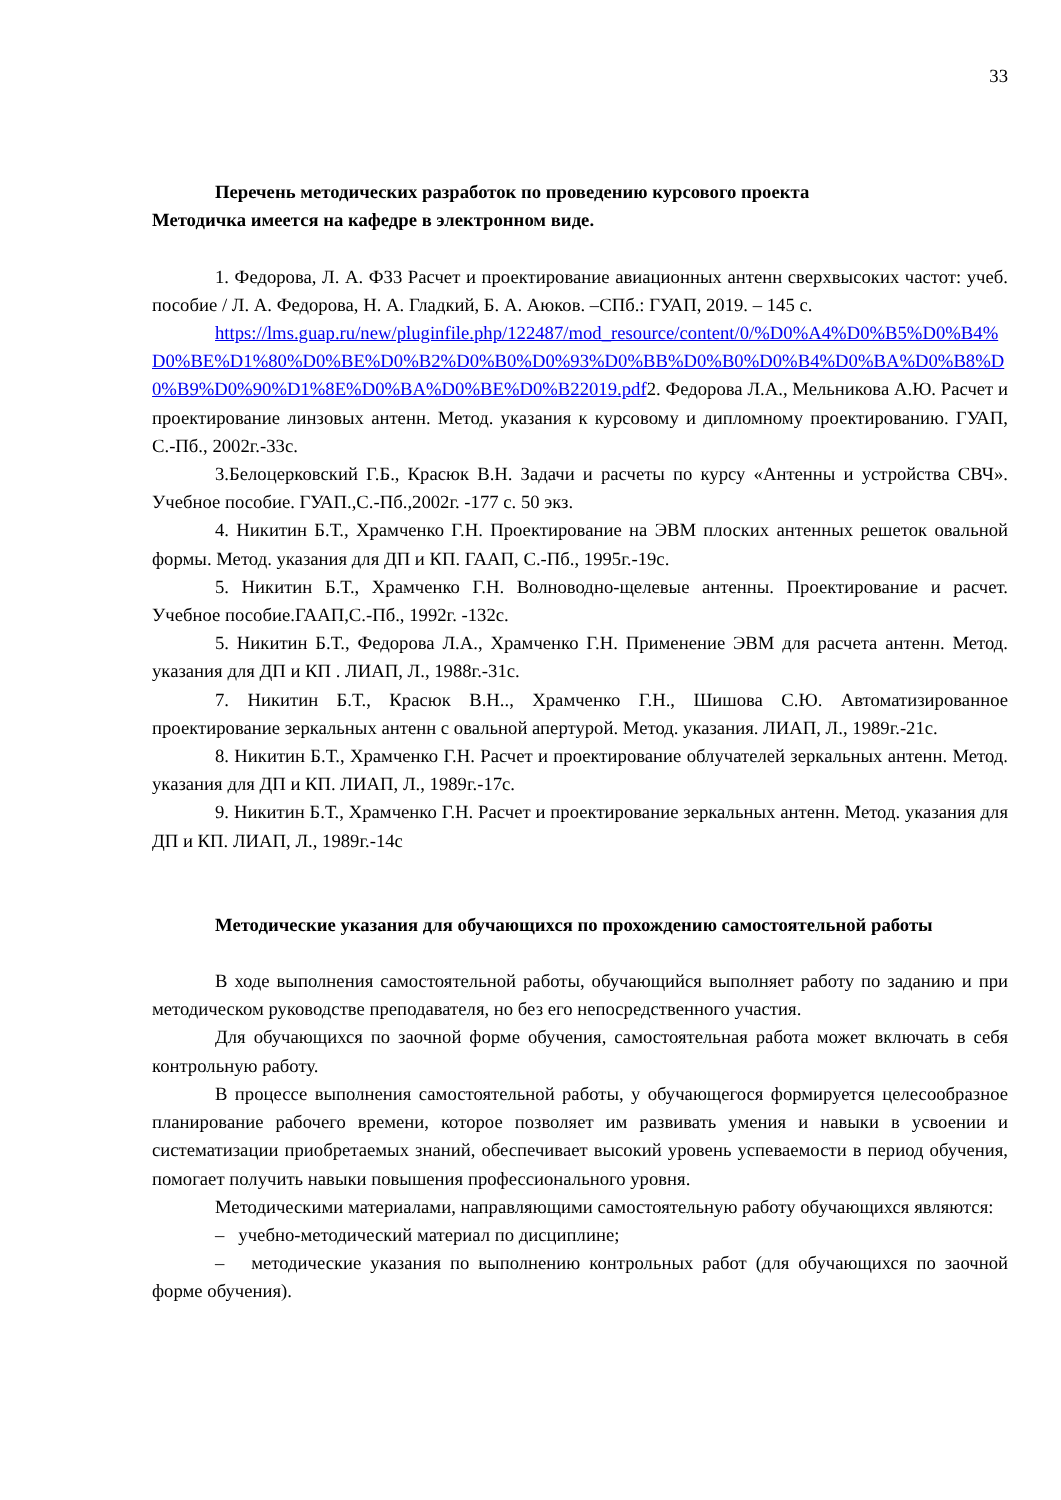33
Перечень методических разработок по проведению курсового проекта
Методичка имеется на кафедре в электронном виде.
1. Федорова, Л. А. Ф33 Расчет и проектирование авиационных антенн сверхвысоких частот: учеб. пособие / Л. А. Федорова, Н. А. Гладкий, Б. А. Аюков. –СПб.: ГУАП, 2019. – 145 с.
https://lms.guap.ru/new/pluginfile.php/122487/mod_resource/content/0/%D0%A4%D0%B5%D0%B4%D0%BE%D1%80%D0%BE%D0%B2%D0%B0%D0%93%D0%BB%D0%B0%D0%B4%D0%BA%D0%B8%D0%B9%D0%90%D1%8E%D0%BA%D0%BE%D0%B22019.pdf2. Федорова Л.А., Мельникова А.Ю. Расчет и проектирование линзовых антенн. Метод. указания к курсовому и дипломному проектированию. ГУАП, С.-Пб., 2002г.-33с.
3.Белоцерковский Г.Б., Красюк В.Н. Задачи и расчеты по курсу «Антенны и устройства СВЧ». Учебное пособие. ГУАП.,С.-Пб.,2002г. -177 с. 50 экз.
4. Никитин Б.Т., Храмченко Г.Н. Проектирование на ЭВМ плоских антенных решеток овальной формы. Метод. указания для ДП и КП. ГААП, С.-Пб., 1995г.-19с.
5. Никитин Б.Т., Храмченко Г.Н. Волноводно-щелевые антенны. Проектирование и расчет. Учебное пособие.ГААП,С.-Пб., 1992г. -132с.
5. Никитин Б.Т., Федорова Л.А., Храмченко Г.Н. Применение ЭВМ для расчета антенн. Метод. указания для ДП и КП . ЛИАП, Л., 1988г.-31с.
7. Никитин Б.Т., Красюк В.Н.., Храмченко Г.Н., Шишова С.Ю. Автоматизированное проектирование зеркальных антенн с овальной апертурой. Метод. указания. ЛИАП, Л., 1989г.-21с.
8. Никитин Б.Т., Храмченко Г.Н. Расчет и проектирование облучателей зеркальных антенн. Метод. указания для ДП и КП. ЛИАП, Л., 1989г.-17с.
9. Никитин Б.Т., Храмченко Г.Н. Расчет и проектирование зеркальных антенн. Метод. указания для ДП и КП. ЛИАП, Л., 1989г.-14с
Методические указания для обучающихся по прохождению самостоятельной работы
В ходе выполнения самостоятельной работы, обучающийся выполняет работу по заданию и при методическом руководстве преподавателя, но без его непосредственного участия.
Для обучающихся по заочной форме обучения, самостоятельная работа может включать в себя контрольную работу.
В процессе выполнения самостоятельной работы, у обучающегося формируется целесообразное планирование рабочего времени, которое позволяет им развивать умения и навыки в усвоении и систематизации приобретаемых знаний, обеспечивает высокий уровень успеваемости в период обучения, помогает получить навыки повышения профессионального уровня.
Методическими материалами, направляющими самостоятельную работу обучающихся являются:
– учебно-методический материал по дисциплине;
– методические указания по выполнению контрольных работ (для обучающихся по заочной форме обучения).